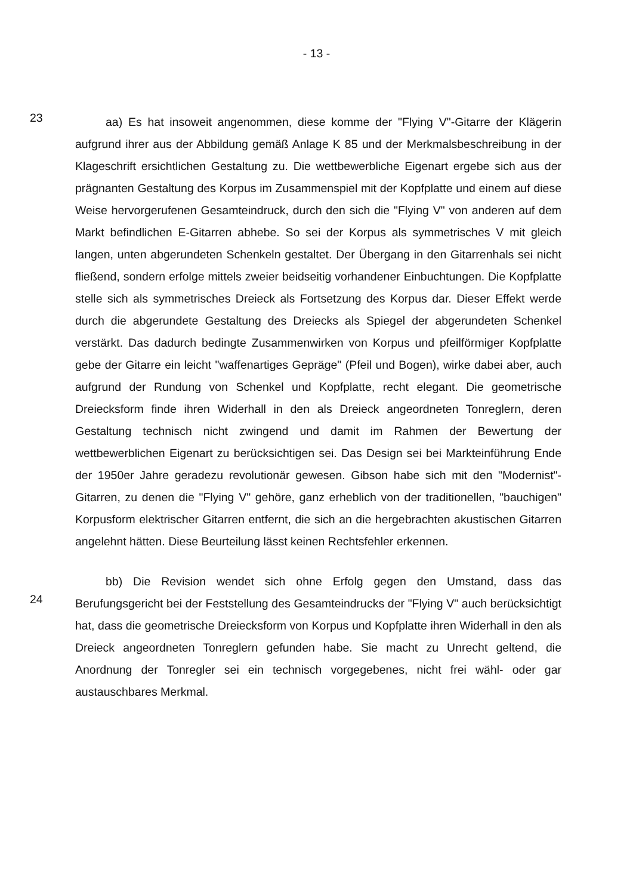- 13 -
23
aa) Es hat insoweit angenommen, diese komme der "Flying V"-Gitarre der Klägerin aufgrund ihrer aus der Abbildung gemäß Anlage K 85 und der Merkmalsbeschreibung in der Klageschrift ersichtlichen Gestaltung zu. Die wettbewerbliche Eigenart ergebe sich aus der prägnanten Gestaltung des Korpus im Zusammenspiel mit der Kopfplatte und einem auf diese Weise hervorgerufenen Gesamteindruck, durch den sich die "Flying V" von anderen auf dem Markt befindlichen E-Gitarren abhebe. So sei der Korpus als symmetrisches V mit gleich langen, unten abgerundeten Schenkeln gestaltet. Der Übergang in den Gitarrenhals sei nicht fließend, sondern erfolge mittels zweier beidseitig vorhandener Einbuchtungen. Die Kopfplatte stelle sich als symmetrisches Dreieck als Fortsetzung des Korpus dar. Dieser Effekt werde durch die abgerundete Gestaltung des Dreiecks als Spiegel der abgerundeten Schenkel verstärkt. Das dadurch bedingte Zusammenwirken von Korpus und pfeilförmiger Kopfplatte gebe der Gitarre ein leicht "waffenartiges Gepräge" (Pfeil und Bogen), wirke dabei aber, auch aufgrund der Rundung von Schenkel und Kopfplatte, recht elegant. Die geometrische Dreiecksform finde ihren Widerhall in den als Dreieck angeordneten Tonreglern, deren Gestaltung technisch nicht zwingend und damit im Rahmen der Bewertung der wettbewerblichen Eigenart zu berücksichtigen sei. Das Design sei bei Markteinführung Ende der 1950er Jahre geradezu revolutionär gewesen. Gibson habe sich mit den "Modernist"-Gitarren, zu denen die "Flying V" gehöre, ganz erheblich von der traditionellen, "bauchigen" Korpusform elektrischer Gitarren entfernt, die sich an die hergebrachten akustischen Gitarren angelehnt hätten. Diese Beurteilung lässt keinen Rechtsfehler erkennen.
24
bb) Die Revision wendet sich ohne Erfolg gegen den Umstand, dass das Berufungsgericht bei der Feststellung des Gesamteindrucks der "Flying V" auch berücksichtigt hat, dass die geometrische Dreiecksform von Korpus und Kopfplatte ihren Widerhall in den als Dreieck angeordneten Tonreglern gefunden habe. Sie macht zu Unrecht geltend, die Anordnung der Tonregler sei ein technisch vorgegebenes, nicht frei wähl- oder gar austauschbares Merkmal.